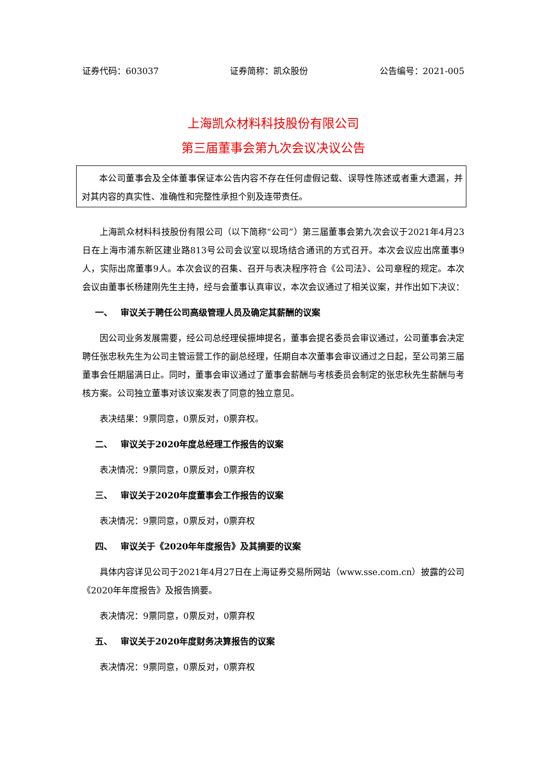证券代码：603037 证券简称：凯众股份 公告编号：2021-005
上海凯众材料科技股份有限公司
第三届董事会第九次会议决议公告
本公司董事会及全体董事保证本公告内容不存在任何虚假记载、误导性陈述或者重大遗漏，并对其内容的真实性、准确性和完整性承担个别及连带责任。
上海凯众材料科技股份有限公司（以下简称“公司”）第三届董事会第九次会议于2021年4月23日在上海市浦东新区建业路813号公司会议室以现场结合通讯的方式召开。本次会议应出席董事9人，实际出席董事9人。本次会议的召集、召开与表决程序符合《公司法》、公司章程的规定。本次会议由董事长杨建刚先生主持，经与会董事认真审议，本次会议通过了相关议案，并作出如下决议：
一、 审议关于聘任公司高级管理人员及确定其薪酬的议案
因公司业务发展需要，经公司总经理侯振坤提名，董事会提名委员会审议通过，公司董事会决定聘任张忠秋先生为公司主管运营工作的副总经理，任期自本次董事会审议通过之日起，至公司第三届董事会任期届满日止。同时，董事会审议通过了董事会薪酬与考核委员会制定的张忠秋先生薪酬与考核方案。公司独立董事对该议案发表了同意的独立意见。
表决结果：9票同意，0票反对，0票弃权。
二、 审议关于2020年度总经理工作报告的议案
表决情况：9票同意，0票反对，0票弃权
三、 审议关于2020年度董事会工作报告的议案
表决情况：9票同意，0票反对，0票弃权
四、 审议关于《2020年年度报告》及其摘要的议案
具体内容详见公司于2021年4月27日在上海证券交易所网站（www.sse.com.cn）披露的公司《2020年年度报告》及报告摘要。
表决情况：9票同意，0票反对，0票弃权
五、 审议关于2020年度财务决算报告的议案
表决情况：9票同意，0票反对，0票弃权